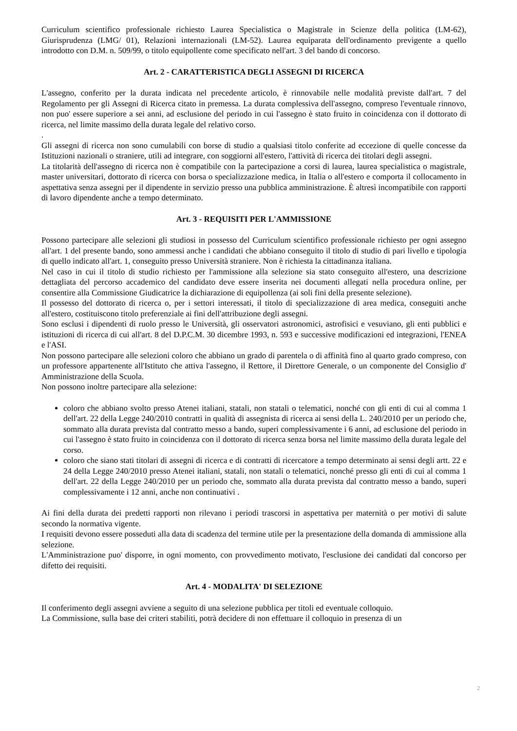Curriculum scientifico professionale richiesto Laurea Specialistica o Magistrale in Scienze della politica (LM-62), Giurisprudenza (LMG/ 01), Relazioni internazionali (LM-52). Laurea equiparata dell'ordinamento previgente a quello introdotto con D.M. n. 509/99, o titolo equipollente come specificato nell'art. 3 del bando di concorso.
Art. 2 - CARATTERISTICA DEGLI ASSEGNI DI RICERCA
L'assegno, conferito per la durata indicata nel precedente articolo, è rinnovabile nelle modalità previste dall'art. 7 del Regolamento per gli Assegni di Ricerca citato in premessa. La durata complessiva dell'assegno, compreso l'eventuale rinnovo, non puo' essere superiore a sei anni, ad esclusione del periodo in cui l'assegno è stato fruito in coincidenza con il dottorato di ricerca, nel limite massimo della durata legale del relativo corso.
.
Gli assegni di ricerca non sono cumulabili con borse di studio a qualsiasi titolo conferite ad eccezione di quelle concesse da Istituzioni nazionali o straniere, utili ad integrare, con soggiorni all'estero, l'attività di ricerca dei titolari degli assegni.
La titolarità dell'assegno di ricerca non è compatibile con la partecipazione a corsi di laurea, laurea specialistica o magistrale, master universitari, dottorato di ricerca con borsa o specializzazione medica, in Italia o all'estero e comporta il collocamento in aspettativa senza assegni per il dipendente in servizio presso una pubblica amministrazione. È altresì incompatibile con rapporti di lavoro dipendente anche a tempo determinato.
Art. 3 - REQUISITI PER L'AMMISSIONE
Possono partecipare alle selezioni gli studiosi in possesso del Curriculum scientifico professionale richiesto per ogni assegno all'art. 1 del presente bando, sono ammessi anche i candidati che abbiano conseguito il titolo di studio di pari livello e tipologia di quello indicato all'art. 1, conseguito presso Università straniere. Non è richiesta la cittadinanza italiana.
Nel caso in cui il titolo di studio richiesto per l'ammissione alla selezione sia stato conseguito all'estero, una descrizione dettagliata del percorso accademico del candidato deve essere inserita nei documenti allegati nella procedura online, per consentire alla Commissione Giudicatrice la dichiarazione di equipollenza (ai soli fini della presente selezione).
Il possesso del dottorato di ricerca o, per i settori interessati, il titolo di specializzazione di area medica, conseguiti anche all'estero, costituiscono titolo preferenziale ai fini dell'attribuzione degli assegni.
Sono esclusi i dipendenti di ruolo presso le Università, gli osservatori astronomici, astrofisici e vesuviano, gli enti pubblici e istituzioni di ricerca di cui all'art. 8 del D.P.C.M. 30 dicembre 1993, n. 593 e successive modificazioni ed integrazioni, l'ENEA e l'ASI.
Non possono partecipare alle selezioni coloro che abbiano un grado di parentela o di affinità fino al quarto grado compreso, con un professore appartenente all'Istituto che attiva l'assegno, il Rettore, il Direttore Generale, o un componente del Consiglio d' Amministrazione della Scuola.
Non possono inoltre partecipare alla selezione:
coloro che abbiano svolto presso Atenei italiani, statali, non statali o telematici, nonché con gli enti di cui al comma 1 dell'art. 22 della Legge 240/2010 contratti in qualità di assegnista di ricerca ai sensi della L. 240/2010 per un periodo che, sommato alla durata prevista dal contratto messo a bando, superi complessivamente i 6 anni, ad esclusione del periodo in cui l'assegno è stato fruito in coincidenza con il dottorato di ricerca senza borsa nel limite massimo della durata legale del corso.
coloro che siano stati titolari di assegni di ricerca e di contratti di ricercatore a tempo determinato ai sensi degli artt. 22 e 24 della Legge 240/2010 presso Atenei italiani, statali, non statali o telematici, nonché presso gli enti di cui al comma 1 dell'art. 22 della Legge 240/2010 per un periodo che, sommato alla durata prevista dal contratto messo a bando, superi complessivamente i 12 anni, anche non continuativi .
Ai fini della durata dei predetti rapporti non rilevano i periodi trascorsi in aspettativa per maternità o per motivi di salute secondo la normativa vigente.
I requisiti devono essere posseduti alla data di scadenza del termine utile per la presentazione della domanda di ammissione alla selezione.
L'Amministrazione puo' disporre, in ogni momento, con provvedimento motivato, l'esclusione dei candidati dal concorso per difetto dei requisiti.
Art. 4 - MODALITA' DI SELEZIONE
Il conferimento degli assegni avviene a seguito di una selezione pubblica per titoli ed eventuale colloquio.
La Commissione, sulla base dei criteri stabiliti, potrà decidere di non effettuare il colloquio in presenza di un
2